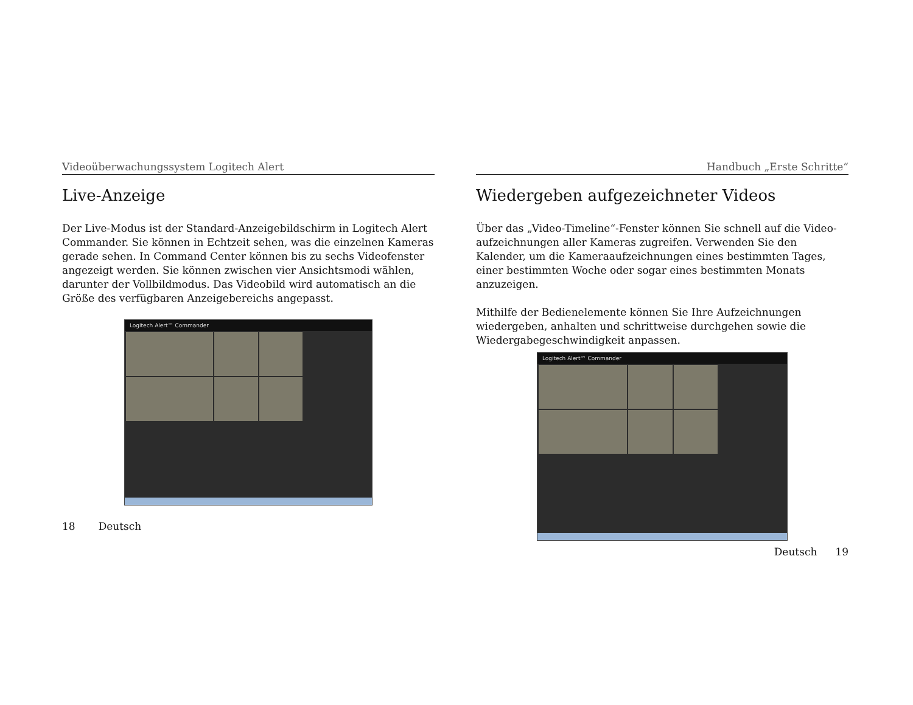Videoüberwachungssystem Logitech Alert
Live-Anzeige
Der Live-Modus ist der Standard-Anzeigebildschirm in Logitech Alert Commander. Sie können in Echtzeit sehen, was die einzelnen Kameras gerade sehen. In Command Center können bis zu sechs Videofenster angezeigt werden. Sie können zwischen vier Ansichtsmodi wählen, darunter der Vollbildmodus. Das Videobild wird automatisch an die Größe des verfügbaren Anzeigebereichs angepasst.
Logitech Alert™ Commander
18 Deutsch
Handbuch „Erste Schritte“
Wiedergeben aufgezeichneter Videos
Über das „Video-Timeline“-Fenster können Sie schnell auf die Video­aufzeichnungen aller Kameras zugreifen. Verwenden Sie den Kalender, um die Kameraaufzeichnungen eines bestimmten Tages, einer bestimmten Woche oder sogar eines bestimmten Monats anzuzeigen.
Mithilfe der Bedienelemente können Sie Ihre Aufzeichnungen wiedergeben, anhalten und schrittweise durchgehen sowie die Wiedergabegeschwindigkeit anpassen.
Logitech Alert™ Commander
Deutsch 19